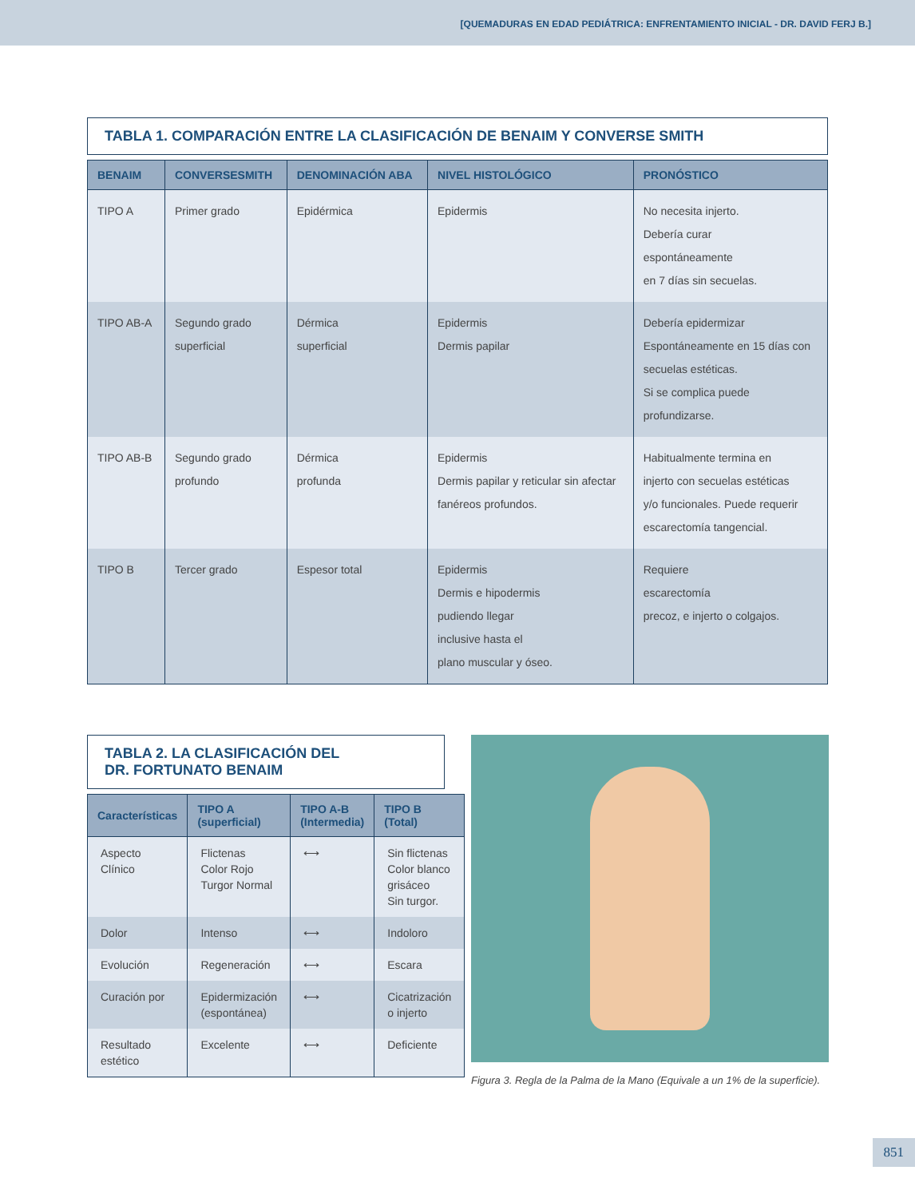[QUEMADURAS EN EDAD PEDIÁTRICA: ENFRENTAMIENTO INICIAL - DR. DAVID FERJ B.]
TABLA 1. COMPARACIÓN ENTRE LA CLASIFICACIÓN DE BENAIM Y CONVERSE SMITH
| BENAIM | CONVERSESMITH | DENOMINACIÓN ABA | NIVEL HISTOLÓGICO | PRONÓSTICO |
| --- | --- | --- | --- | --- |
| TIPO A | Primer grado | Epidérmica | Epidermis | No necesita injerto. Debería curar espontáneamente en 7 días sin secuelas. |
| TIPO AB-A | Segundo grado superficial | Dérmica superficial | Epidermis Dermis papilar | Debería epidermizar Espontáneamente en 15 días con secuelas estéticas. Si se complica puede profundizarse. |
| TIPO AB-B | Segundo grado profundo | Dérmica profunda | Epidermis Dermis papilar y reticular sin afectar fanéreos profundos. | Habitualmente termina en injerto con secuelas estéticas y/o funcionales. Puede requerir escarectomía tangencial. |
| TIPO B | Tercer grado | Espesor total | Epidermis Dermis e hipodermis pudiendo llegar inclusive hasta el plano muscular y óseo. | Requiere escarectomía precoz, e injerto o colgajos. |
TABLA 2. LA CLASIFICACIÓN DEL
DR. FORTUNATO BENAIM
| Características | TIPO A (superficial) | TIPO A-B (Intermedia) | TIPO B (Total) |
| --- | --- | --- | --- |
| Aspecto Clínico | Flictenas Color Rojo Turgor Normal | ⟷ | Sin flictenas Color blanco grisáceo Sin turgor. |
| Dolor | Intenso | ⟷ | Indoloro |
| Evolución | Regeneración | ⟷ | Escara |
| Curación por | Epidermización (espontánea) | ⟷ | Cicatrización o injerto |
| Resultado estético | Excelente | ⟷ | Deficiente |
Figura 3. Regla de la Palma de la Mano (Equivale a un 1% de la superficie).
851